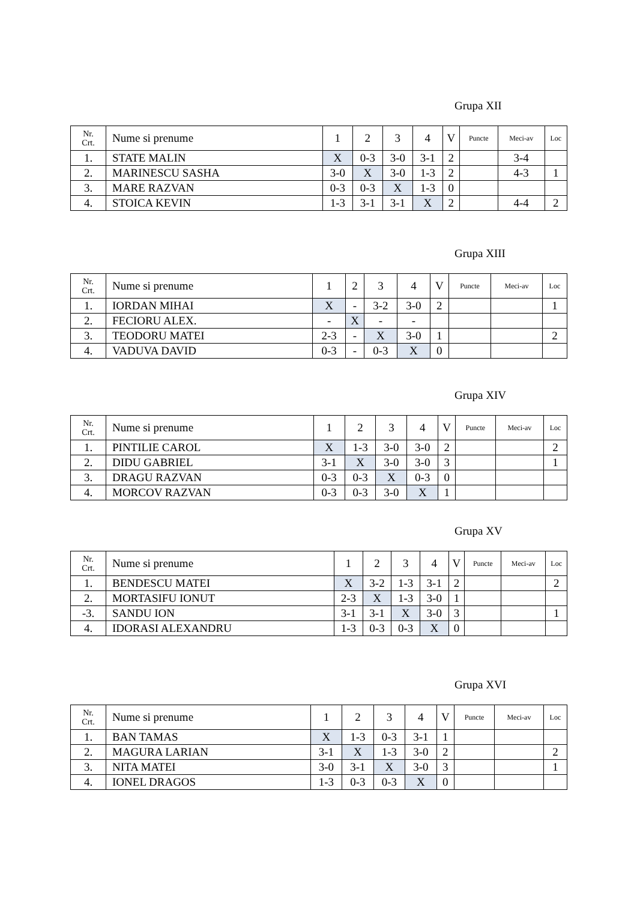Grupa XII
| Nr. Crt. | Nume si prenume | 1 | 2 | 3 | 4 | V | Puncte | Meci-av | Loc |
| --- | --- | --- | --- | --- | --- | --- | --- | --- | --- |
| 1. | STATE MALIN | X | 0-3 | 3-0 | 3-1 | 2 | | 3-4 | |
| 2. | MARINESCU SASHA | 3-0 | X | 3-0 | 1-3 | 2 | | 4-3 | 1 |
| 3. | MARE RAZVAN | 0-3 | 0-3 | X | 1-3 | 0 | | | |
| 4. | STOICA KEVIN | 1-3 | 3-1 | 3-1 | X | 2 | | 4-4 | 2 |
Grupa XIII
| Nr. Crt. | Nume si prenume | 1 | 2 | 3 | 4 | V | Puncte | Meci-av | Loc |
| --- | --- | --- | --- | --- | --- | --- | --- | --- | --- |
| 1. | IORDAN MIHAI | X | - | 3-2 | 3-0 | 2 | | | 1 |
| 2. | FECIORU ALEX. | - | X | - | - | | | | |
| 3. | TEODORU MATEI | 2-3 | - | X | 3-0 | 1 | | | 2 |
| 4. | VADUVA DAVID | 0-3 | - | 0-3 | X | 0 | | | |
Grupa XIV
| Nr. Crt. | Nume si prenume | 1 | 2 | 3 | 4 | V | Puncte | Meci-av | Loc |
| --- | --- | --- | --- | --- | --- | --- | --- | --- | --- |
| 1. | PINTILIE CAROL | X | 1-3 | 3-0 | 3-0 | 2 | | | 2 |
| 2. | DIDU GABRIEL | 3-1 | X | 3-0 | 3-0 | 3 | | | 1 |
| 3. | DRAGU RAZVAN | 0-3 | 0-3 | X | 0-3 | 0 | | | |
| 4. | MORCOV RAZVAN | 0-3 | 0-3 | 3-0 | X | 1 | | | |
Grupa XV
| Nr. Crt. | Nume si prenume | 1 | 2 | 3 | 4 | V | Puncte | Meci-av | Loc |
| --- | --- | --- | --- | --- | --- | --- | --- | --- | --- |
| 1. | BENDESCU MATEI | X | 3-2 | 1-3 | 3-1 | 2 | | | 2 |
| 2. | MORTASIFU IONUT | 2-3 | X | 1-3 | 3-0 | 1 | | | |
| -3. | SANDU ION | 3-1 | 3-1 | X | 3-0 | 3 | | | 1 |
| 4. | IDORASI ALEXANDRU | 1-3 | 0-3 | 0-3 | X | 0 | | | |
Grupa XVI
| Nr. Crt. | Nume si prenume | 1 | 2 | 3 | 4 | V | Puncte | Meci-av | Loc |
| --- | --- | --- | --- | --- | --- | --- | --- | --- | --- |
| 1. | BAN TAMAS | X | 1-3 | 0-3 | 3-1 | 1 | | | |
| 2. | MAGURA LARIAN | 3-1 | X | 1-3 | 3-0 | 2 | | | 2 |
| 3. | NITA MATEI | 3-0 | 3-1 | X | 3-0 | 3 | | | 1 |
| 4. | IONEL DRAGOS | 1-3 | 0-3 | 0-3 | X | 0 | | | |